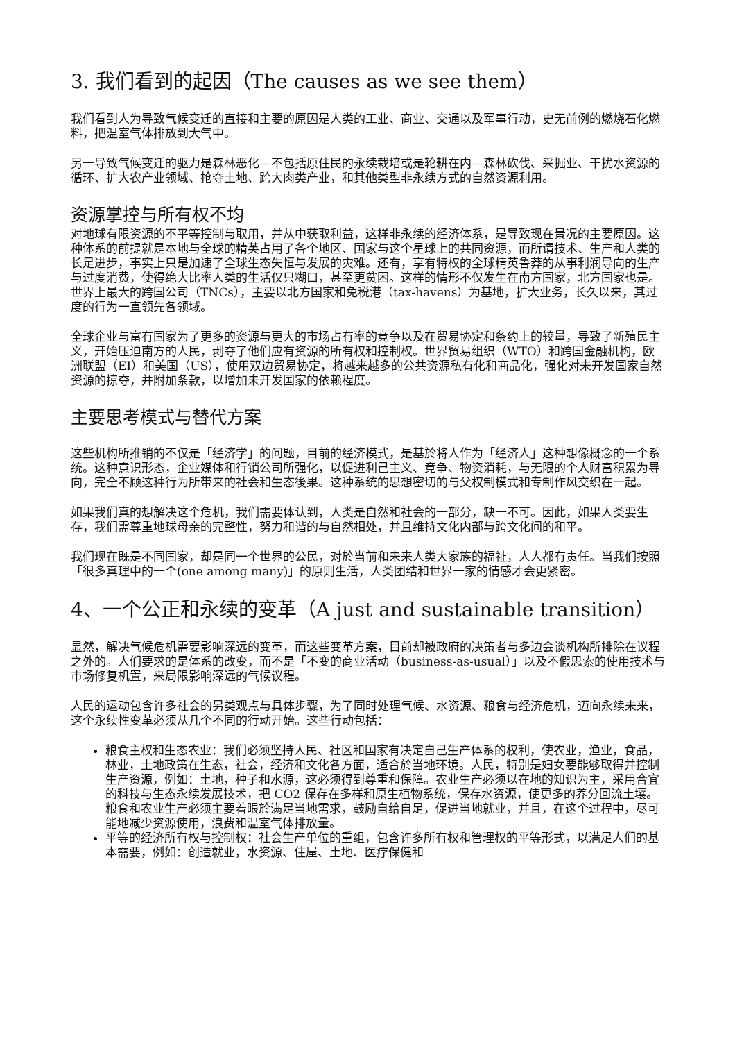3. 我们看到的起因（The causes as we see them）
我们看到人为导致气候变迁的直接和主要的原因是人类的工业、商业、交通以及军事行动，史无前例的燃烧石化燃料，把温室气体排放到大气中。
另一导致气候变迁的驱力是森林恶化—不包括原住民的永续栽培或是轮耕在内—森林砍伐、采掘业、干扰水资源的循环、扩大农产业领域、抢夺土地、跨大肉类产业，和其他类型非永续方式的自然资源利用。
资源掌控与所有权不均
对地球有限资源的不平等控制与取用，并从中获取利益，这样非永续的经济体系，是导致现在景况的主要原因。这种体系的前提就是本地与全球的精英占用了各个地区、国家与这个星球上的共同资源，而所谓技术、生产和人类的长足进步，事实上只是加速了全球生态失恒与发展的灾难。还有，享有特权的全球精英鲁莽的从事利润导向的生产与过度消费，使得绝大比率人类的生活仅只糊口，甚至更贫困。这样的情形不仅发生在南方国家，北方国家也是。世界上最大的跨国公司（TNCs），主要以北方国家和免税港（tax-havens）为基地，扩大业务，长久以来，其过度的行为一直领先各领域。
全球企业与富有国家为了更多的资源与更大的市场占有率的竞争以及在贸易协定和条约上的较量，导致了新殖民主义，开始压迫南方的人民，剥夺了他们应有资源的所有权和控制权。世界贸易组织（WTO）和跨国金融机构，欧洲联盟（EI）和美国（US），使用双边贸易协定，将越来越多的公共资源私有化和商品化，强化对未开发国家自然资源的掠夺，并附加条款，以增加未开发国家的依赖程度。
主要思考模式与替代方案
这些机构所推销的不仅是「经济学」的问题，目前的经济模式，是基於将人作为「经济人」这种想像概念的一个系统。这种意识形态，企业媒体和行销公司所强化，以促进利己主义、竞争、物资消耗，与无限的个人财富积累为导向，完全不顾这种行为所带来的社会和生态後果。这种系统的思想密切的与父权制模式和专制作风交织在一起。
如果我们真的想解决这个危机，我们需要体认到，人类是自然和社会的一部分，缺一不可。因此，如果人类要生存，我们需尊重地球母亲的完整性，努力和谐的与自然相处，并且维持文化内部与跨文化间的和平。
我们现在既是不同国家，却是同一个世界的公民，对於当前和未来人类大家族的福祉，人人都有责任。当我们按照「很多真理中的一个(one among many)」的原则生活，人类团结和世界一家的情感才会更紧密。
4、一个公正和永续的变革（A just and sustainable transition）
显然，解决气候危机需要影响深远的变革，而这些变革方案，目前却被政府的决策者与多边会谈机构所排除在议程之外的。人们要求的是体系的改变，而不是「不变的商业活动（business-as-usual）」以及不假思索的使用技术与市场修复机置，来局限影响深远的气候议程。
人民的运动包含许多社会的另类观点与具体步骤，为了同时处理气候、水资源、粮食与经济危机，迈向永续未来，这个永续性变革必须从几个不同的行动开始。这些行动包括：
粮食主权和生态农业：我们必须坚持人民、社区和国家有决定自己生产体系的权利，使农业，渔业，食品，林业，土地政策在生态，社会，经济和文化各方面，适合於当地环境。人民，特别是妇女要能够取得并控制生产资源，例如：土地，种子和水源，这必须得到尊重和保障。农业生产必须以在地的知识为主，采用合宜的科技与生态永续发展技术，把 CO2 保存在多样和原生植物系统，保存水资源，使更多的养分回流土壤。粮食和农业生产必须主要着眼於满足当地需求，鼓励自给自足，促进当地就业，并且，在这个过程中，尽可能地减少资源使用，浪费和温室气体排放量。
平等的经济所有权与控制权：社会生产单位的重组，包含许多所有权和管理权的平等形式，以满足人们的基本需要，例如：创造就业，水资源、住屋、土地、医疗保健和